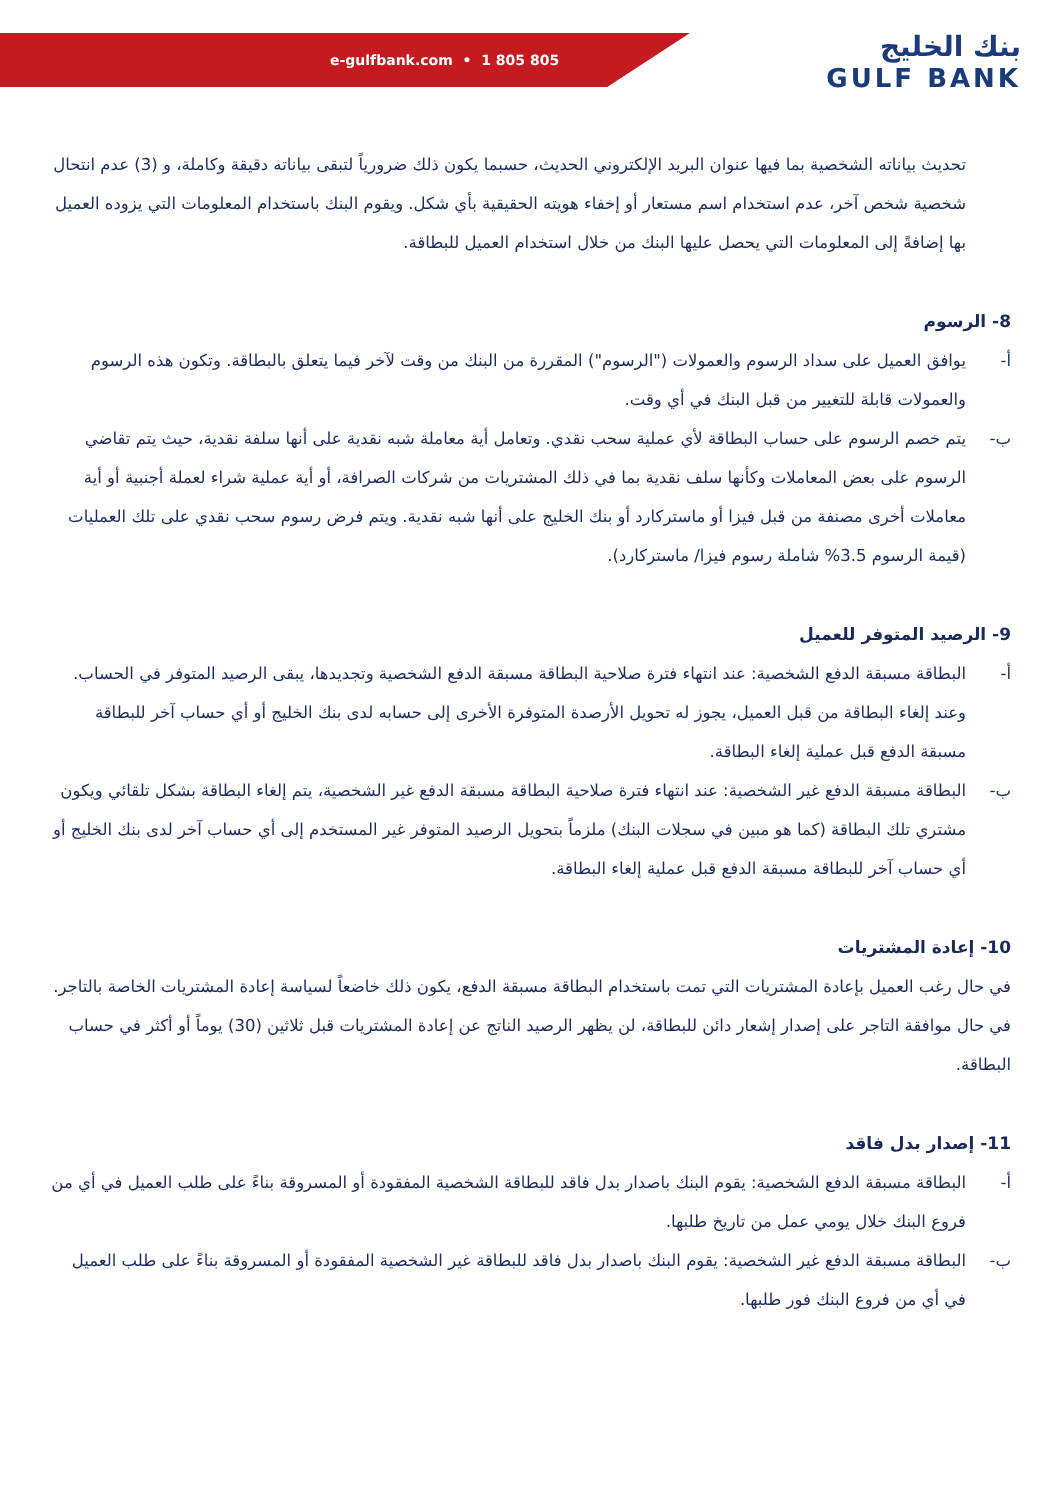e-gulfbank.com • 1 805 805
بنك الخليج
GULF BANK
تحديث بياناته الشخصية بما فيها عنوان البريد الإلكتروني الحديث، حسبما يكون ذلك ضرورياً لتبقى بياناته دقيقة وكاملة، و (3) عدم انتحال شخصية شخص آخر، عدم استخدام اسم مستعار أو إخفاء هويته الحقيقية بأي شكل. ويقوم البنك باستخدام المعلومات التي يزوده العميل بها إضافةً إلى المعلومات التي يحصل عليها البنك من خلال استخدام العميل للبطاقة.
8- الرسوم
أ- يوافق العميل على سداد الرسوم والعمولات ("الرسوم") المقررة من البنك من وقت لآخر فيما يتعلق بالبطاقة. وتكون هذه الرسوم والعمولات قابلة للتغيير من قبل البنك في أي وقت.
ب- يتم خصم الرسوم على حساب البطاقة لأي عملية سحب نقدي. وتعامل أية معاملة شبه نقدية على أنها سلفة نقدية، حيث يتم تقاضي الرسوم على بعض المعاملات وكأنها سلف نقدية بما في ذلك المشتريات من شركات الصرافة، أو أية عملية شراء لعملة أجنبية أو أية معاملات أخرى مصنفة من قبل فيزا أو ماستركارد أو بنك الخليج على أنها شبه نقدية. ويتم فرض رسوم سحب نقدي على تلك العمليات (قيمة الرسوم 3.5% شاملة رسوم فيزا/ ماستركارد).
9- الرصيد المتوفر للعميل
أ- البطاقة مسبقة الدفع الشخصية: عند انتهاء فترة صلاحية البطاقة مسبقة الدفع الشخصية وتجديدها، يبقى الرصيد المتوفر في الحساب. وعند إلغاء البطاقة من قبل العميل، يجوز له تحويل الأرصدة المتوفرة الأخرى إلى حسابه لدى بنك الخليج أو أي حساب آخر للبطاقة مسبقة الدفع قبل عملية إلغاء البطاقة.
ب- البطاقة مسبقة الدفع غير الشخصية: عند انتهاء فترة صلاحية البطاقة مسبقة الدفع غير الشخصية، يتم إلغاء البطاقة بشكل تلقائي ويكون مشتري تلك البطاقة (كما هو مبين في سجلات البنك) ملزماً بتحويل الرصيد المتوفر غير المستخدم إلى أي حساب آخر لدى بنك الخليج أو أي حساب آخر للبطاقة مسبقة الدفع قبل عملية إلغاء البطاقة.
10- إعادة المشتريات
في حال رغب العميل بإعادة المشتريات التي تمت باستخدام البطاقة مسبقة الدفع، يكون ذلك خاضعاً لسياسة إعادة المشتريات الخاصة بالتاجر. في حال موافقة التاجر على إصدار إشعار دائن للبطاقة، لن يظهر الرصيد الناتج عن إعادة المشتريات قبل ثلاثين (30) يوماً أو أكثر في حساب البطاقة.
11- إصدار بدل فاقد
أ- البطاقة مسبقة الدفع الشخصية: يقوم البنك باصدار بدل فاقد للبطاقة الشخصية المفقودة أو المسروقة بناءً على طلب العميل في أي من فروع البنك خلال يومي عمل من تاريخ طلبها.
ب- البطاقة مسبقة الدفع غير الشخصية: يقوم البنك باصدار بدل فاقد للبطاقة غير الشخصية المفقودة أو المسروقة بناءً على طلب العميل في أي من فروع البنك فور طلبها.